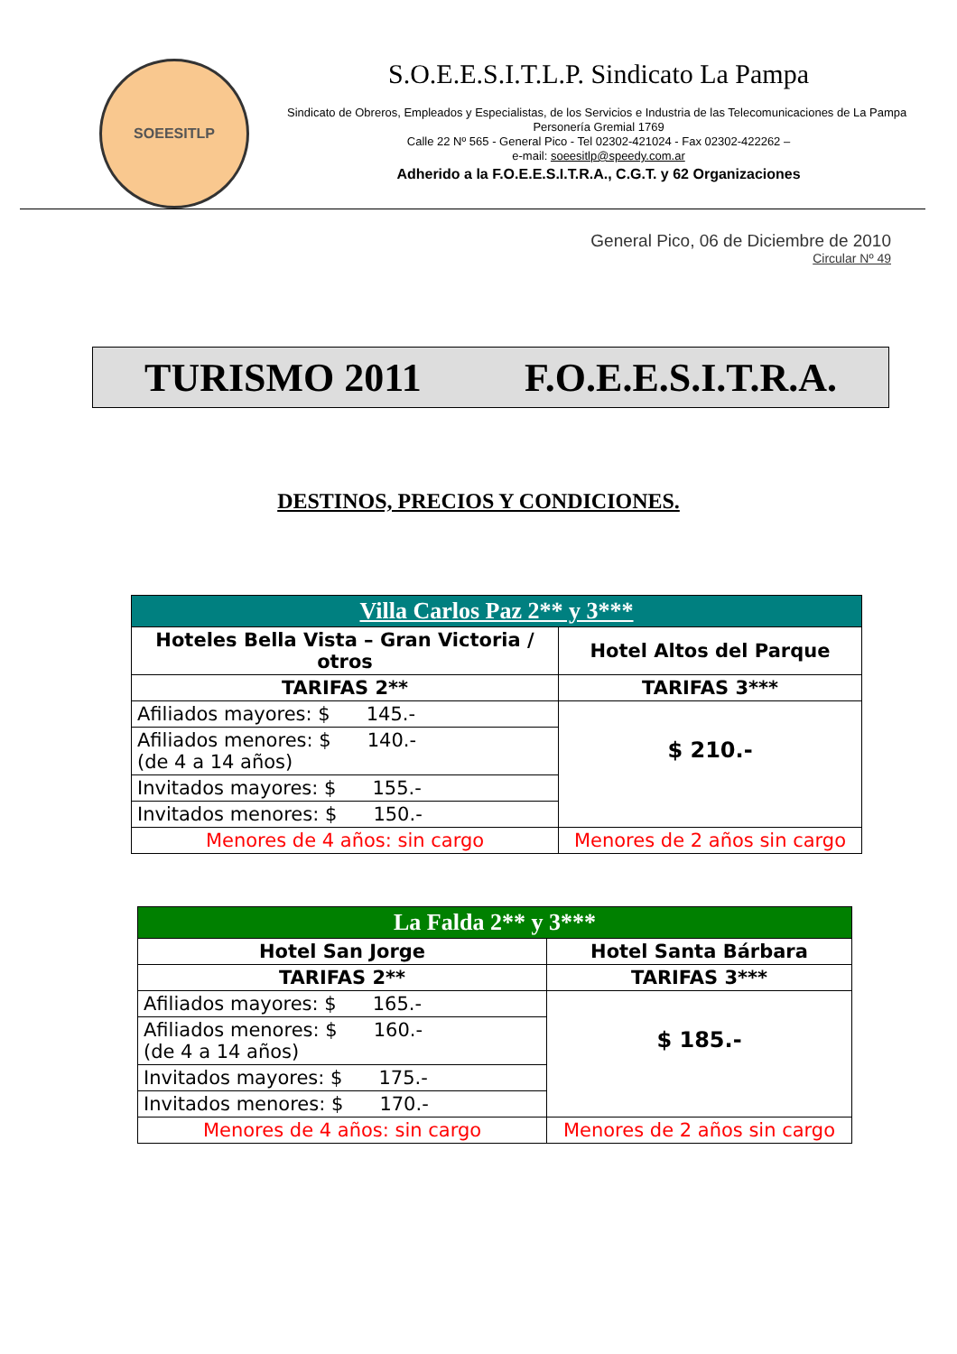SOEESITLP
S.O.E.E.S.I.T.L.P. Sindicato La Pampa
Sindicato de Obreros, Empleados y Especialistas, de los Servicios e Industria de las Telecomunicaciones de La Pampa Personería Gremial 1769
Calle 22 Nº 565 - General Pico - Tel 02302-421024 - Fax 02302-422262 –
e-mail: soeesitlp@speedy.com.ar
Adherido a la F.O.E.E.S.I.T.R.A., C.G.T. y 62 Organizaciones
General Pico, 06 de Diciembre de 2010
Circular Nº 49
TURISMO 2011 F.O.E.E.S.I.T.R.A.
DESTINOS, PRECIOS Y CONDICIONES.
| Villa Carlos Paz 2** y 3*** | |
| --- | --- |
| Hoteles Bella Vista – Gran Victoria / otros | Hotel Altos del Parque |
| TARIFAS 2** | TARIFAS 3*** |
| Afiliados mayores: $ 145.- | $ 210.- |
| Afiliados menores: $ 140.- (de 4 a 14 años) | |
| Invitados mayores: $ 155.- | |
| Invitados menores: $ 150.- | |
| Menores de 4 años: sin cargo | Menores de 2 años sin cargo |
| La Falda 2** y 3*** | |
| --- | --- |
| Hotel San Jorge | Hotel Santa Bárbara |
| TARIFAS 2** | TARIFAS 3*** |
| Afiliados mayores: $ 165.- | $ 185.- |
| Afiliados menores: $ 160.- (de 4 a 14 años) | |
| Invitados mayores: $ 175.- | |
| Invitados menores: $ 170.- | |
| Menores de 4 años: sin cargo | Menores de 2 años sin cargo |